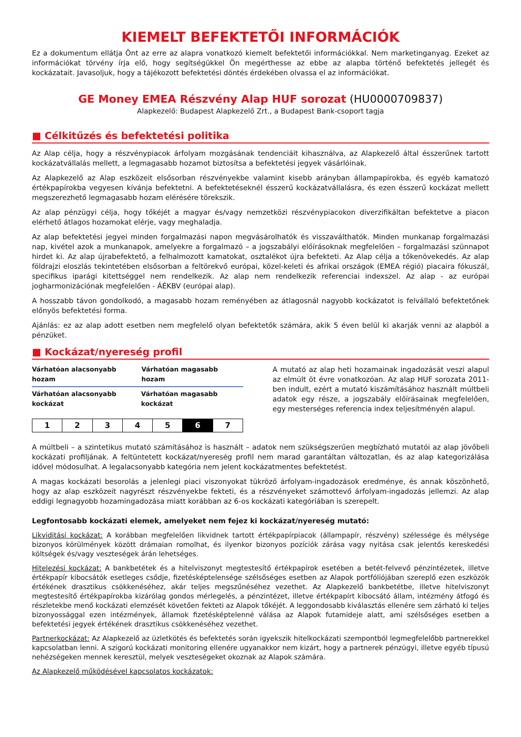KIEMELT BEFEKTETŐI INFORMÁCIÓK
Ez a dokumentum ellátja Önt az erre az alapra vonatkozó kiemelt befektetői információkkal. Nem marketinganyag. Ezeket az információkat törvény írja elő, hogy segítségükkel Ön megérthesse az ebbe az alapba történő befektetés jellegét és kockázatait. Javasoljuk, hogy a tájékozott befektetési döntés érdekében olvassa el az információkat.
GE Money EMEA Részvény Alap HUF sorozat (HU0000709837)
Alapkezelő: Budapest Alapkezelő Zrt., a Budapest Bank-csoport tagja
■ Célkitűzés és befektetési politika
Az Alap célja, hogy a részvénypiacok árfolyam mozgásának tendenciáit kihasználva, az Alapkezelő által ésszerűnek tartott kockázatvállalás mellett, a legmagasabb hozamot biztosítsa a befektetési jegyek vásárlóinak.
Az Alapkezelő az Alap eszközeit elsősorban részvényekbe valamint kisebb arányban állampapírokba, és egyéb kamatozó értékpapírokba vegyesen kívánja befektetni. A befektetéseknél ésszerű kockázatvállalásra, és ezen ésszerű kockázat mellett megszerezhető legmagasabb hozam elérésére törekszik.
Az alap pénzügyi célja, hogy tőkéjét a magyar és/vagy nemzetközi részvénypiacokon diverzifikáltan befektetve a piacon elérhető átlagos hozamokat elérje, vagy meghaladja.
Az alap befektetési jegyei minden forgalmazási napon megvásárolhatók és visszaválthatók. Minden munkanap forgalmazási nap, kivétel azok a munkanapok, amelyekre a forgalmazó – a jogszabályi előírásoknak megfelelően – forgalmazási szünnapot hirdet ki. Az alap újrabefektető, a felhalmozott kamatokat, osztalékot újra befekteti. Az Alap célja a tőkenövekedés. Az alap földrajzi eloszlás tekintetében elsősorban a feltörekvő európai, közel-keleti és afrikai országok (EMEA régió) piacaira fókuszál, specifikus iparági kitettséggel nem rendelkezik. Az alap nem rendelkezik referenciai indexszel. Az alap - az európai jogharmonizációnak megfelelően - ÁÉKBV (európai alap).
A hosszabb távon gondolkodó, a magasabb hozam reményében az átlagosnál nagyobb kockázatot is felvállaló befektetőnek előnyös befektetési forma.
Ajánlás: ez az alap adott esetben nem megfelelő olyan befektetők számára, akik 5 éven belül ki akarják venni az alapból a pénzüket.
■ Kockázat/nyereség profil
Várhatóan alacsonyabb hozam Várhatóan magasabb hozam
Várhatóan alacsonyabb kockázat Várhatóan magasabb kockázat
| 1 | 2 | 3 | 4 | 5 | 6 | 7 |
A mutató az alap heti hozamainak ingadozását veszi alapul az elmúlt öt évre vonatkozóan. Az alap HUF sorozata 2011-ben indult, ezért a mutató kiszámításához használt múltbeli adatok egy része, a jogszabály előírásainak megfelelően, egy mesterséges referencia index teljesítményén alapul.
A múltbeli – a szintetikus mutató számításához is használt – adatok nem szükségszerűen megbízható mutatói az alap jövőbeli kockázati profiljának. A feltüntetett kockázat/nyereség profil nem marad garantáltan változatlan, és az alap kategorizálása idővel módosulhat. A legalacsonyabb kategória nem jelent kockázatmentes befektetést.
A magas kockázati besorolás a jelenlegi piaci viszonyokat tükröző árfolyam-ingadozások eredménye, és annak köszönhető, hogy az alap eszközeit nagyrészt részvényekbe fekteti, és a részvényeket számottevő árfolyam-ingadozás jellemzi. Az alap eddigi legnagyobb hozamingadozása miatt korábban az 6-os kockázati kategóriában is szerepelt.
Legfontosabb kockázati elemek, amelyeket nem fejez ki kockázat/nyereség mutató:
Likviditási kockázat: A korábban megfelelően likvidnek tartott értékpapírpiacok (állampapír, részvény) szélessége és mélysége bizonyos körülmények között drámaian romolhat, és ilyenkor bizonyos pozíciók zárása vagy nyitása csak jelentős kereskedési költségek és/vagy veszteségek árán lehetséges.
Hitelezési kockázat: A bankbetétek és a hitelviszonyt megtestesítő értékpapírok esetében a betét-felvevő pénzintézetek, illetve értékpapír kibocsátók esetleges csődje, fizetésképtelensége szélsőséges esetben az Alapok portfóliójában szereplő ezen eszközök értékének drasztikus csökkenéséhez, akár teljes megszűnéséhez vezethet. Az Alapkezelő bankbetétbe, illetve hitelviszonyt megtestesítő értékpapírokba kizárólag gondos mérlegelés, a pénzintézet, illetve értékpapírt kibocsátó állam, intézmény átfogó és részletekbe menő kockázati elemzését követően fekteti az Alapok tőkéjét. A leggondosabb kiválasztás ellenére sem zárható ki teljes bizonyossággal ezen intézmények, államok fizetésképtelenné válása az Alapok futamideje alatt, ami szélsőséges esetben a befektetési jegyek értékének drasztikus csökkenéséhez vezethet.
Partnerkockázat: Az Alapkezelő az üzletkötés és befektetés során igyekszik hitelkockázati szempontból legmegfelelőbb partnerekkel kapcsolatban lenni. A szigorú kockázati monitoring ellenére ugyanakkor nem kizárt, hogy a partnerek pénzügyi, illetve egyéb típusú nehézségeken mennek keresztül, melyek veszteségeket okoznak az Alapok számára.
Az Alapkezelő működésével kapcsolatos kockázatok: